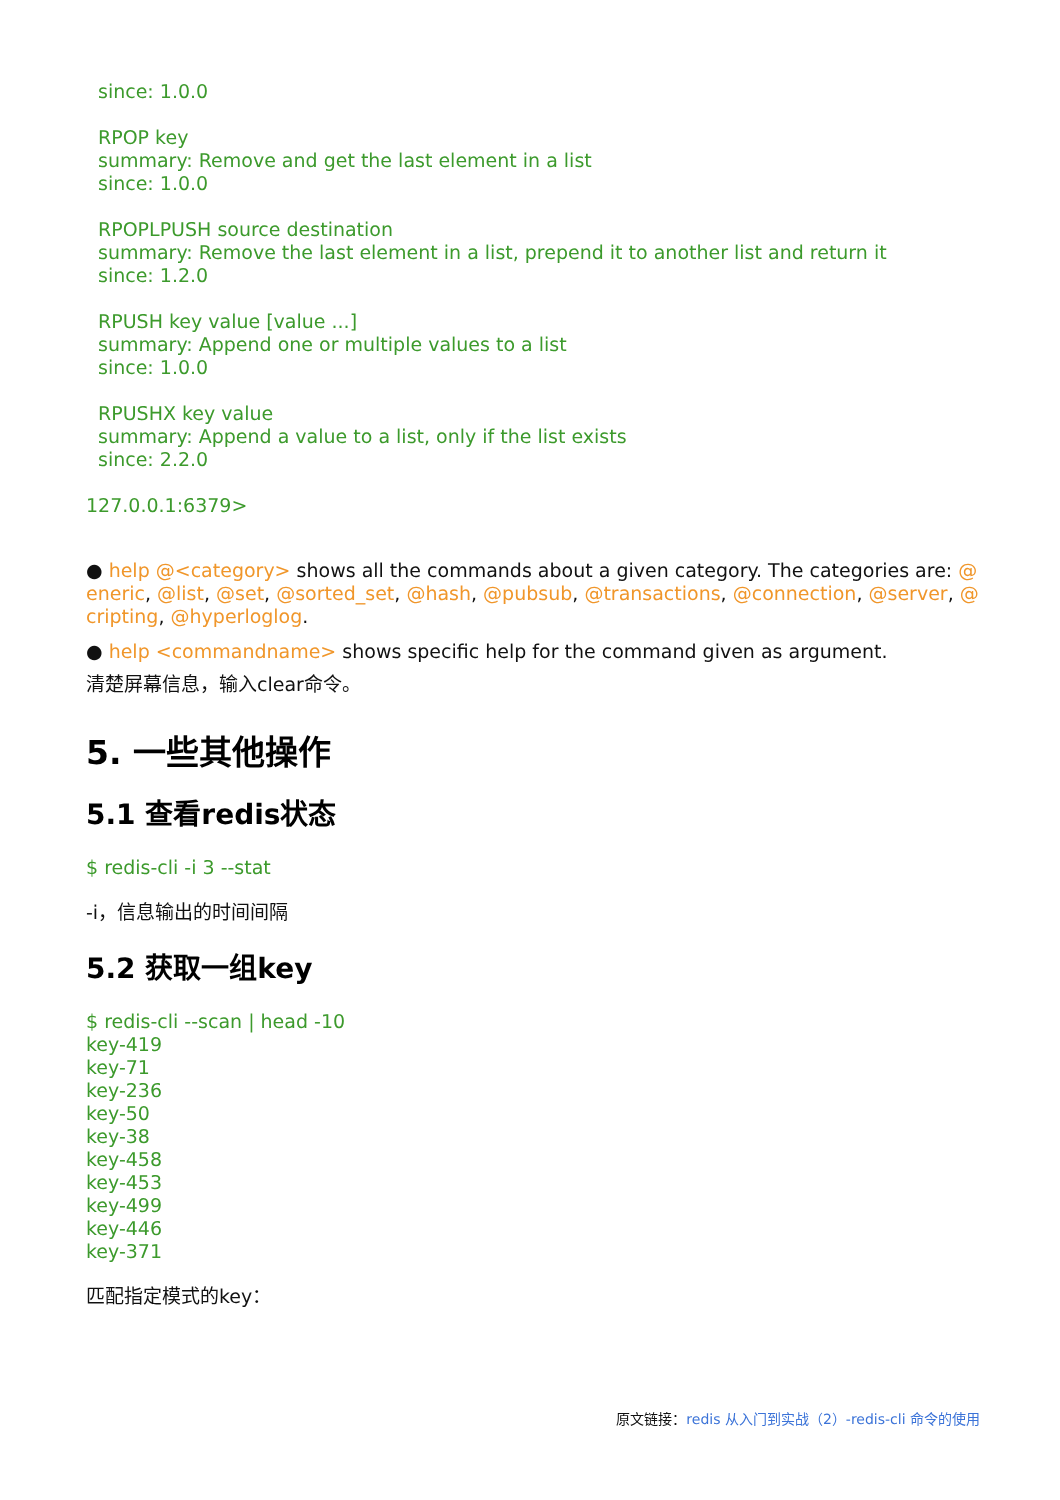since: 1.0.0
RPOP key
summary: Remove and get the last element in a list
since: 1.0.0
RPOPLPUSH source destination
summary: Remove the last element in a list, prepend it to another list and return it
since: 1.2.0
RPUSH key value [value ...]
summary: Append one or multiple values to a list
since: 1.0.0
RPUSHX key value
summary: Append a value to a list, only if the list exists
since: 2.2.0
127.0.0.1:6379>
● help @<category> shows all the commands about a given category. The categories are: @ eneric, @list, @set, @sorted_set, @hash, @pubsub, @transactions, @connection, @server, @ cripting, @hyperloglog.
● help <commandname> shows specific help for the command given as argument.
清楚屏幕信息，输入clear命令。
5. 一些其他操作
5.1 查看redis状态
$ redis-cli -i 3 --stat
-i，信息输出的时间间隔
5.2 获取一组key
$ redis-cli --scan | head -10
key-419
key-71
key-236
key-50
key-38
key-458
key-453
key-499
key-446
key-371
匹配指定模式的key：
原文链接：redis 从入门到实战（2）-redis-cli 命令的使用